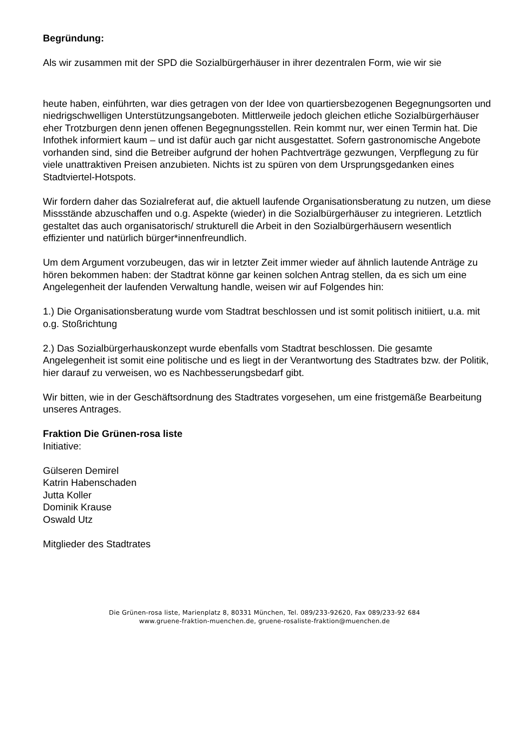Begründung:
Als wir zusammen mit der SPD die Sozialbürgerhäuser in ihrer dezentralen Form, wie wir sie
heute haben, einführten, war dies getragen von der Idee von quartiersbezogenen Begegnungsorten und niedrigschwelligen Unterstützungsangeboten. Mittlerweile jedoch gleichen etliche Sozialbürgerhäuser eher Trotzburgen denn jenen offenen Begegnungsstellen. Rein kommt nur, wer einen Termin hat. Die Infothek informiert kaum – und ist dafür auch gar nicht ausgestattet. Sofern gastronomische Angebote vorhanden sind, sind die Betreiber aufgrund der hohen Pachtverträge gezwungen, Verpflegung zu für viele unattraktiven Preisen anzubieten. Nichts ist zu spüren von dem Ursprungsgedanken eines Stadtviertel-Hotspots.
Wir fordern daher das Sozialreferat auf, die aktuell laufende Organisationsberatung zu nutzen, um diese Missstände abzuschaffen und o.g. Aspekte (wieder) in die Sozialbürgerhäuser zu integrieren. Letztlich gestaltet das auch organisatorisch/ strukturell die Arbeit in den Sozialbürgerhäusern wesentlich effizienter und natürlich bürger*innenfreundlich.
Um dem Argument vorzubeugen, das wir in letzter Zeit immer wieder auf ähnlich lautende Anträge zu hören bekommen haben: der Stadtrat könne gar keinen solchen Antrag stellen, da es sich um eine Angelegenheit der laufenden Verwaltung handle, weisen wir auf Folgendes hin:
1.) Die Organisationsberatung wurde vom Stadtrat beschlossen und ist somit politisch initiiert, u.a. mit o.g. Stoßrichtung
2.) Das Sozialbürgerhauskonzept wurde ebenfalls vom Stadtrat beschlossen. Die gesamte Angelegenheit ist somit eine politische und es liegt in der Verantwortung des Stadtrates bzw. der Politik, hier darauf zu verweisen, wo es Nachbesserungsbedarf gibt.
Wir bitten, wie in der Geschäftsordnung des Stadtrates vorgesehen, um eine fristgemäße Bearbeitung unseres Antrages.
Fraktion Die Grünen-rosa liste
Initiative:
Gülseren Demirel
Katrin Habenschaden
Jutta Koller
Dominik Krause
Oswald Utz
Mitglieder des Stadtrates
Die Grünen-rosa liste, Marienplatz 8, 80331 München, Tel. 089/233-92620, Fax 089/233-92 684
www.gruene-fraktion-muenchen.de, gruene-rosaliste-fraktion@muenchen.de